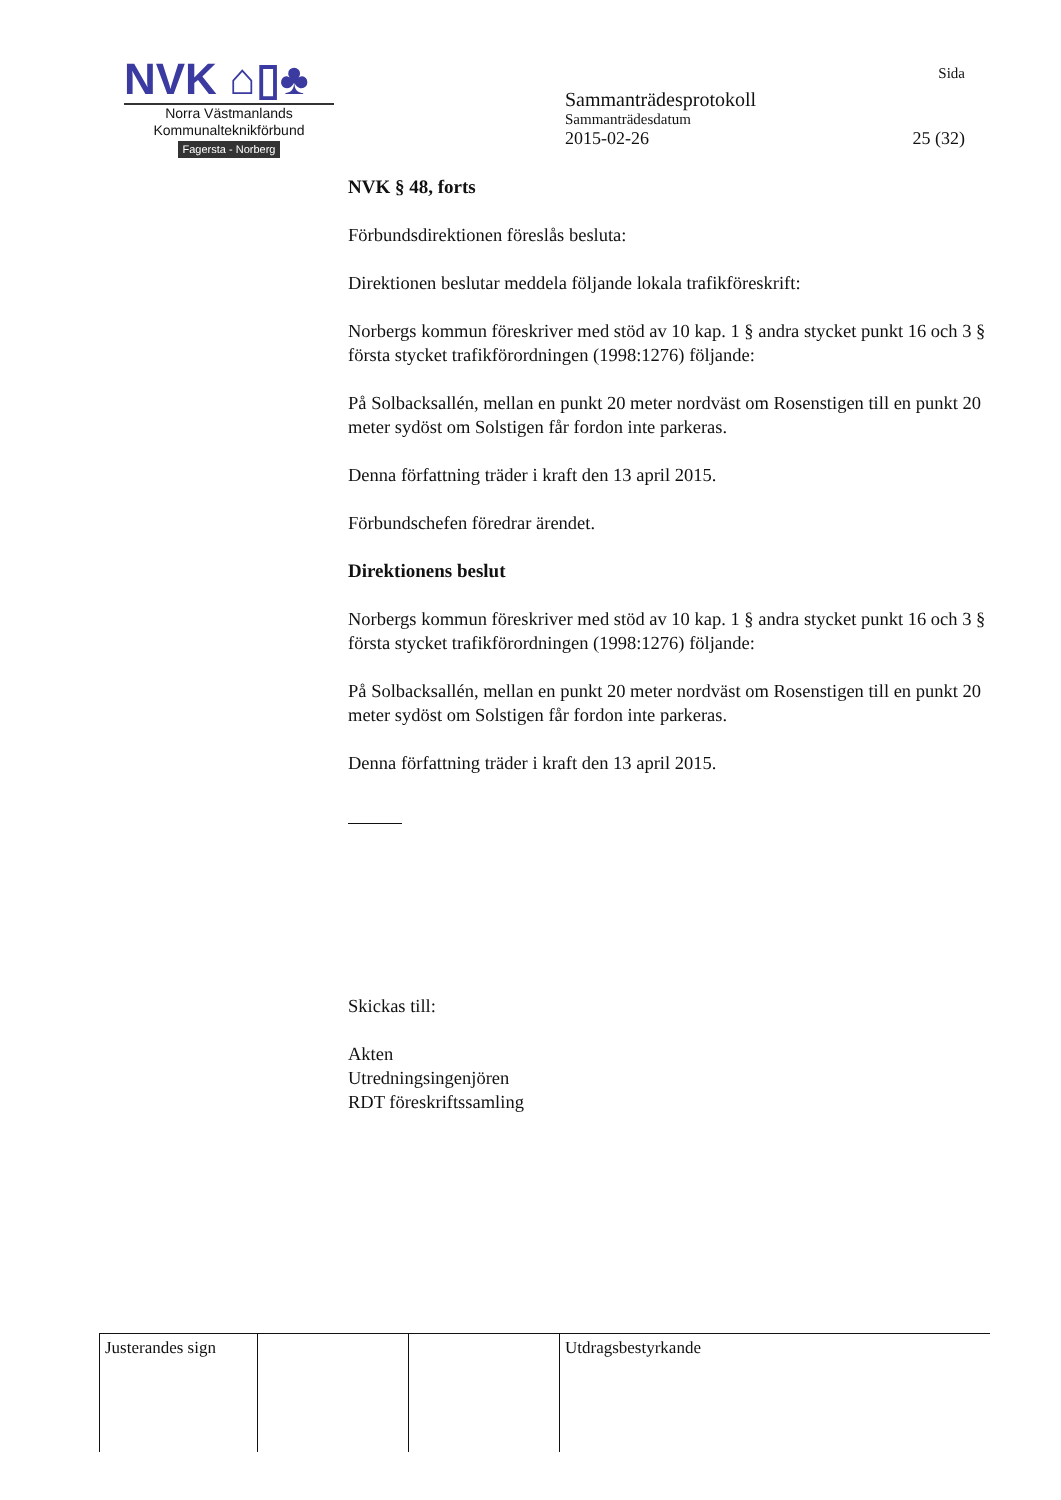NVK ⌂▯♣
Norra Västmanlands
Kommunalteknikförbund
Fagersta - Norberg
Sida
Sammanträdesprotokoll
Sammanträdesdatum
2015-02-26 25 (32)
NVK § 48, forts
Förbundsdirektionen föreslås besluta:
Direktionen beslutar meddela följande lokala trafikföreskrift:
Norbergs kommun föreskriver med stöd av 10 kap. 1 § andra stycket punkt 16 och 3 § första stycket trafikförordningen (1998:1276) följande:
På Solbacksallén, mellan en punkt 20 meter nordväst om Rosenstigen till en punkt 20 meter sydöst om Solstigen får fordon inte parkeras.
Denna författning träder i kraft den 13 april 2015.
Förbundschefen föredrar ärendet.
Direktionens beslut
Norbergs kommun föreskriver med stöd av 10 kap. 1 § andra stycket punkt 16 och 3 § första stycket trafikförordningen (1998:1276) följande:
På Solbacksallén, mellan en punkt 20 meter nordväst om Rosenstigen till en punkt 20 meter sydöst om Solstigen får fordon inte parkeras.
Denna författning träder i kraft den 13 april 2015.
Skickas till:
Akten
Utredningsingenjören
RDT föreskriftssamling
| Justerandes sign | | | Utdragsbestyrkande |